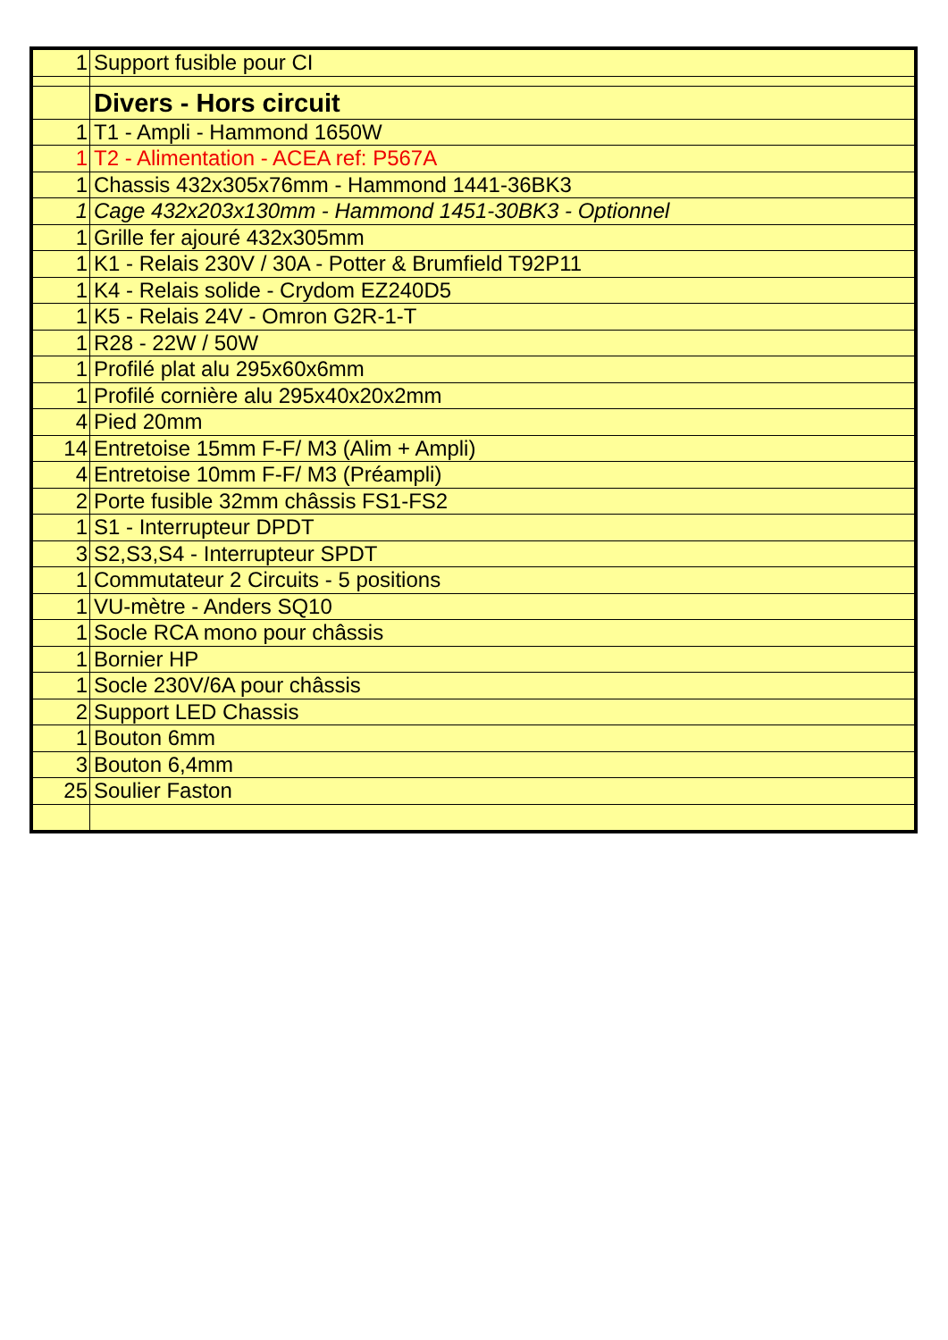| 1 | Support fusible pour CI |
| | Divers - Hors circuit |
| 1 | T1 - Ampli - Hammond 1650W |
| 1 | T2 - Alimentation - ACEA ref: P567A |
| 1 | Chassis 432x305x76mm - Hammond 1441-36BK3 |
| 1 | Cage 432x203x130mm - Hammond 1451-30BK3 - Optionnel |
| 1 | Grille fer ajouré 432x305mm |
| 1 | K1 - Relais 230V / 30A - Potter & Brumfield T92P11 |
| 1 | K4 - Relais solide - Crydom EZ240D5 |
| 1 | K5 - Relais 24V - Omron G2R-1-T |
| 1 | R28 - 22W / 50W |
| 1 | Profilé plat alu 295x60x6mm |
| 1 | Profilé cornière alu 295x40x20x2mm |
| 4 | Pied 20mm |
| 14 | Entretoise 15mm F-F/ M3 (Alim + Ampli) |
| 4 | Entretoise 10mm F-F/ M3 (Préampli) |
| 2 | Porte fusible 32mm châssis FS1-FS2 |
| 1 | S1 - Interrupteur DPDT |
| 3 | S2,S3,S4 - Interrupteur SPDT |
| 1 | Commutateur 2 Circuits - 5 positions |
| 1 | VU-mètre - Anders SQ10 |
| 1 | Socle RCA mono pour châssis |
| 1 | Bornier HP |
| 1 | Socle 230V/6A pour châssis |
| 2 | Support LED Chassis |
| 1 | Bouton 6mm |
| 3 | Bouton 6,4mm |
| 25 | Soulier Faston |